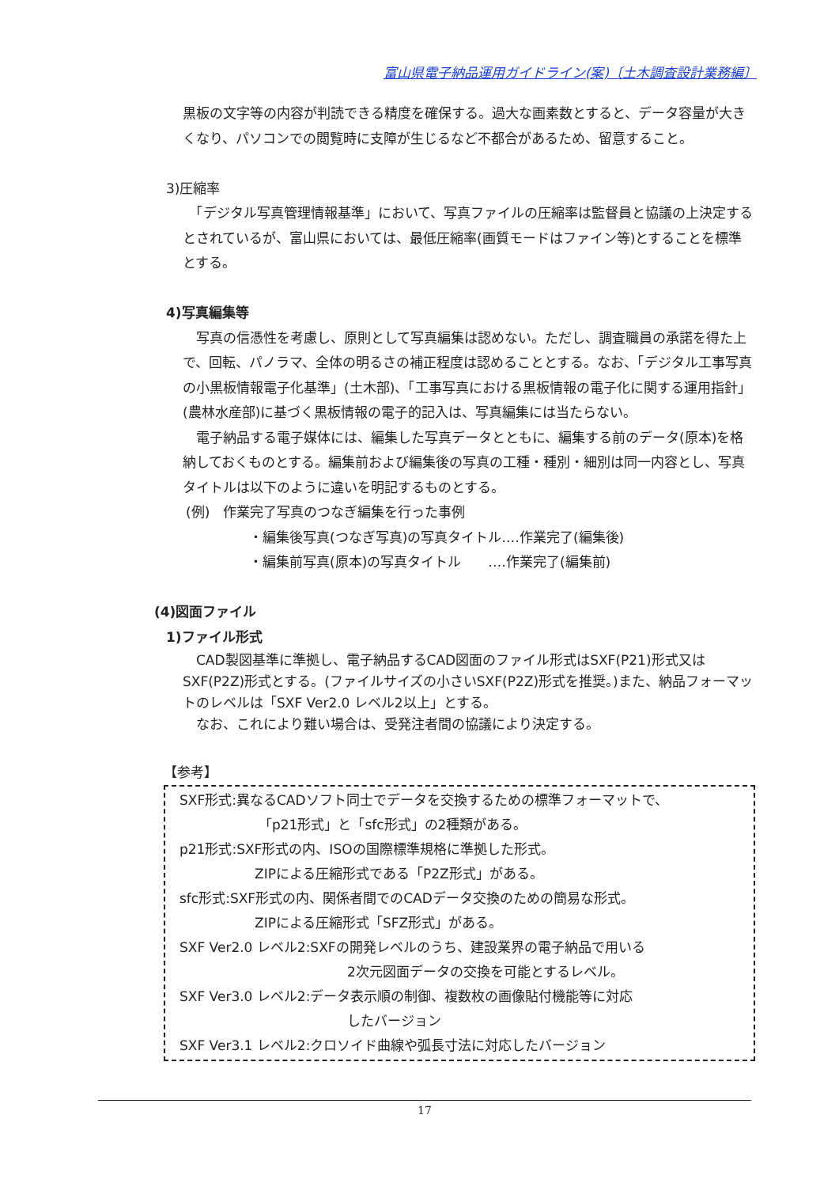富山県電子納品運用ガイドライン(案)〔土木調査設計業務編〕
黒板の文字等の内容が判読できる精度を確保する。過大な画素数とすると、データ容量が大きくなり、パソコンでの閲覧時に支障が生じるなど不都合があるため、留意すること。
3)圧縮率
　「デジタル写真管理情報基準」において、写真ファイルの圧縮率は監督員と協議の上決定するとされているが、富山県においては、最低圧縮率(画質モードはファイン等)とすることを標準とする。
4)写真編集等
　写真の信憑性を考慮し、原則として写真編集は認めない。ただし、調査職員の承諾を得た上で、回転、パノラマ、全体の明るさの補正程度は認めることとする。なお、「デジタル工事写真の小黒板情報電子化基準」(土木部)、「工事写真における黒板情報の電子化に関する運用指針」(農林水産部)に基づく黒板情報の電子的記入は、写真編集には当たらない。
　電子納品する電子媒体には、編集した写真データとともに、編集する前のデータ(原本)を格納しておくものとする。編集前および編集後の写真の工種・種別・細別は同一内容とし、写真タイトルは以下のように違いを明記するものとする。
(例)　作業完了写真のつなぎ編集を行った事例
・編集後写真(つなぎ写真)の写真タイトル‥‥作業完了(編集後)
・編集前写真(原本)の写真タイトル　　‥‥作業完了(編集前)
(4)図面ファイル
1)ファイル形式
　CAD製図基準に準拠し、電子納品するCAD図面のファイル形式はSXF(P21)形式又はSXF(P2Z)形式とする。(ファイルサイズの小さいSXF(P2Z)形式を推奨。)また、納品フォーマットのレベルは「SXF Ver2.0 レベル2以上」とする。
　なお、これにより難い場合は、受発注者間の協議により決定する。
【参考】
SXF形式:異なるCADソフト同士でデータを交換するための標準フォーマットで、
「p21形式」と「sfc形式」の2種類がある。
p21形式:SXF形式の内、ISOの国際標準規格に準拠した形式。
ZIPによる圧縮形式である「P2Z形式」がある。
sfc形式:SXF形式の内、関係者間でのCADデータ交換のための簡易な形式。
ZIPによる圧縮形式「SFZ形式」がある。
SXF Ver2.0 レベル2:SXFの開発レベルのうち、建設業界の電子納品で用いる
2次元図面データの交換を可能とするレベル。
SXF Ver3.0 レベル2:データ表示順の制御、複数枚の画像貼付機能等に対応
したバージョン
SXF Ver3.1 レベル2:クロソイド曲線や弧長寸法に対応したバージョン
17